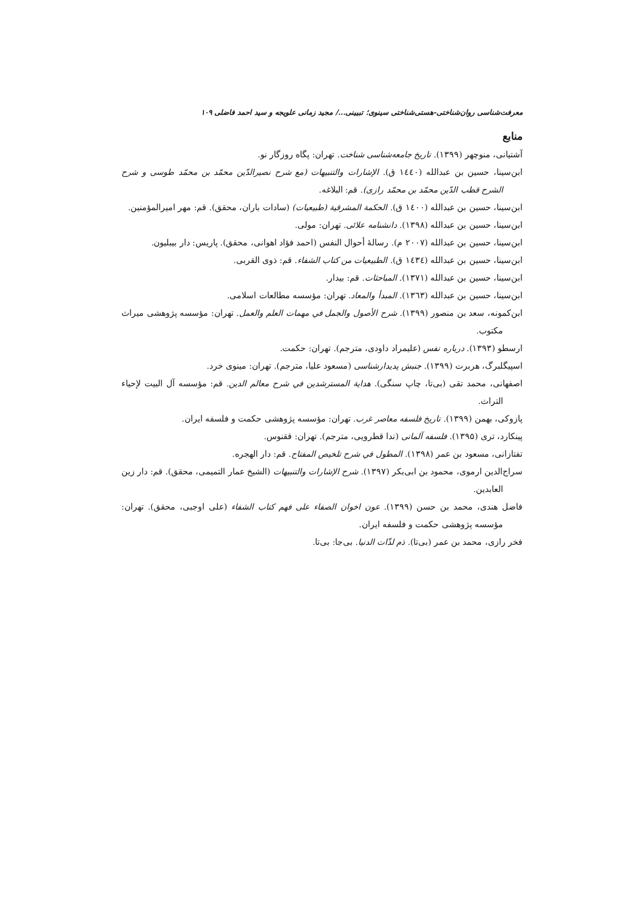معرفت‌شناسی روان‌شناختی-هستی‌شناختی سینوی؛ تبیینی.../ مجید زمانی علویجه و سید احمد فاضلی ۱۰۹
منابع
آشتیانی، منوچهر (۱۳۹۹). تاریخ جامعه‌شناسی شناخت. تهران: پگاه روزگار نو.
ابن‌سینا، حسین بن عبدالله (۱٤٤۰ ق). الإشارات والتنبیهات (مع شرح نصیرالدّین محمّد بن محمّد طوسی و شرح الشرح قطب الدّین محمّد بن محمّد رازی). قم: البلاغه.
ابن‌سینا، حسین بن عبدالله (۱٤۰۰ ق). الحکمة المشرقیة (طبیعیات) (سادات باران، محقق). قم: مهر امیرالمؤمنین.
ابن‌سینا، حسین بن عبدالله (۱۳۹۸). دانشنامه علائی. تهران: مولی.
ابن‌سینا، حسین بن عبدالله (۲۰۰۷ م). رسالۀ أحوال النفس (احمد فؤاد اهوانی، محقق). پاریس: دار بیبلیون.
ابن‌سینا، حسین بن عبدالله (۱٤۳٤ ق). الطبیعیات من کتاب الشفاء. قم: ذوی القربی.
ابن‌سینا، حسین بن عبدالله (۱۳۷۱). المباحثات. قم: بیدار.
ابن‌سینا، حسین بن عبدالله (۱۳٦۳). المبدأ والمعاد. تهران: مؤسسه مطالعات اسلامی.
ابن‌کمونه، سعد بن منصور (۱۳۹۹). شرح الأصول والجمل في مهمات العلم والعمل. تهران: مؤسسه پژوهشی میراث مکتوب.
ارسطو (۱۳۹۳). درباره نفس (علیمراد داودی، مترجم). تهران: حکمت.
اسپیگلبرگ، هربرت (۱۳۹۹). جنبش پدیدارشناسی (مسعود علیا، مترجم). تهران: مینوی خرد.
اصفهانی، محمد تقی (بی‌تا، چاپ سنگی). هدایة المسترشدین في شرح معالم الدین. قم: مؤسسه آل البیت لإحیاء التراث.
پازوکی، بهمن (۱۳۹۹). تاریخ فلسفه معاصر غرب. تهران: مؤسسه پژوهشی حکمت و فلسفه ایران.
پینکارد، تری (۱۳۹۵). فلسفه آلمانی (ندا قطرویی، مترجم). تهران: ققنوس.
تفتازانی، مسعود بن عمر (۱۳۹۸). المطول في شرح تلخیص المفتاح. قم: دار الهجره.
سراج‌الدین ارموی، محمود بن ابی‌بکر (۱۳۹۷). شرح الإشارات والتنبیهات (الشیخ عمار التمیمی، محقق). قم: دار زین العابدین.
فاضل هندی، محمد بن حسن (۱۳۹۹). عون اخوان الصفاء علی فهم کتاب الشفاء (علی اوجبی، محقق). تهران: مؤسسه پژوهشی حکمت و فلسفه ایران.
فخر رازی، محمد بن عمر (بی‌تا). ذم لذّات الدنیا. بی‌جا: بی‌تا.